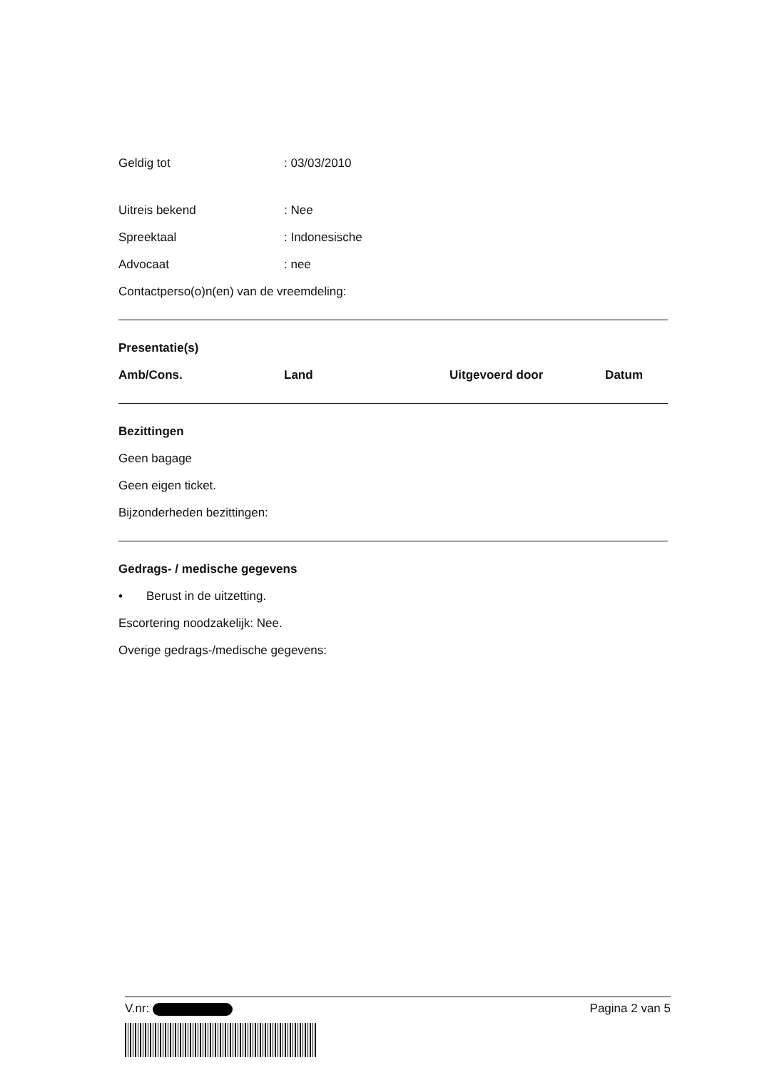Geldig tot: 03/03/2010
Uitreis bekend: Nee
Spreektaal: Indonesische
Advocaat: nee
Contactperso(o)n(en) van de vreemdeling:
Presentatie(s)
| Amb/Cons. | Land | Uitgevoerd door | Datum |
| --- | --- | --- | --- |
Bezittingen
Geen bagage
Geen eigen ticket.
Bijzonderheden bezittingen:
Gedrags- / medische gegevens
• Berust in de uitzetting.
Escortering noodzakelijk: Nee.
Overige gedrags-/medische gegevens:
V.nr: Pagina 2 van 5